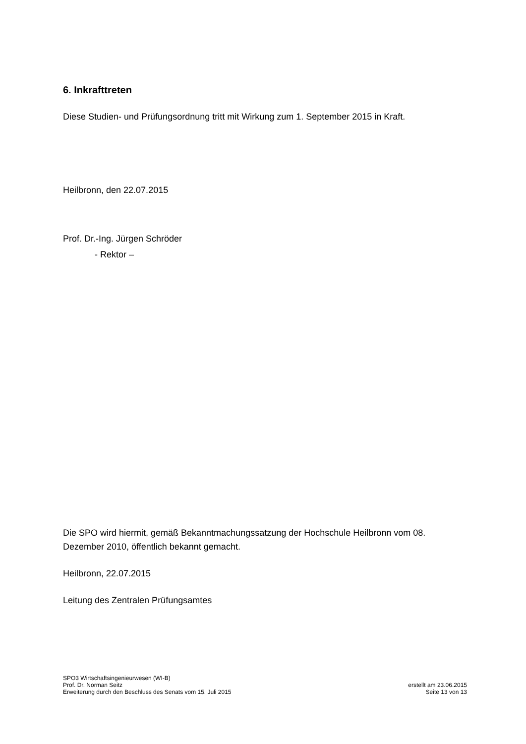6. Inkrafttreten
Diese Studien- und Prüfungsordnung tritt mit Wirkung zum 1. September 2015 in Kraft.
Heilbronn, den 22.07.2015
Prof. Dr.-Ing. Jürgen Schröder
- Rektor –
Die SPO wird hiermit, gemäß Bekanntmachungssatzung der Hochschule Heilbronn vom 08. Dezember 2010, öffentlich bekannt gemacht.
Heilbronn, 22.07.2015
Leitung des Zentralen Prüfungsamtes
SPO3 Wirtschaftsingenieurwesen (WI-B)
Prof. Dr. Norman Seitz
Erweiterung durch den Beschluss des Senats vom 15. Juli 2015
erstellt am 23.06.2015
Seite 13 von 13